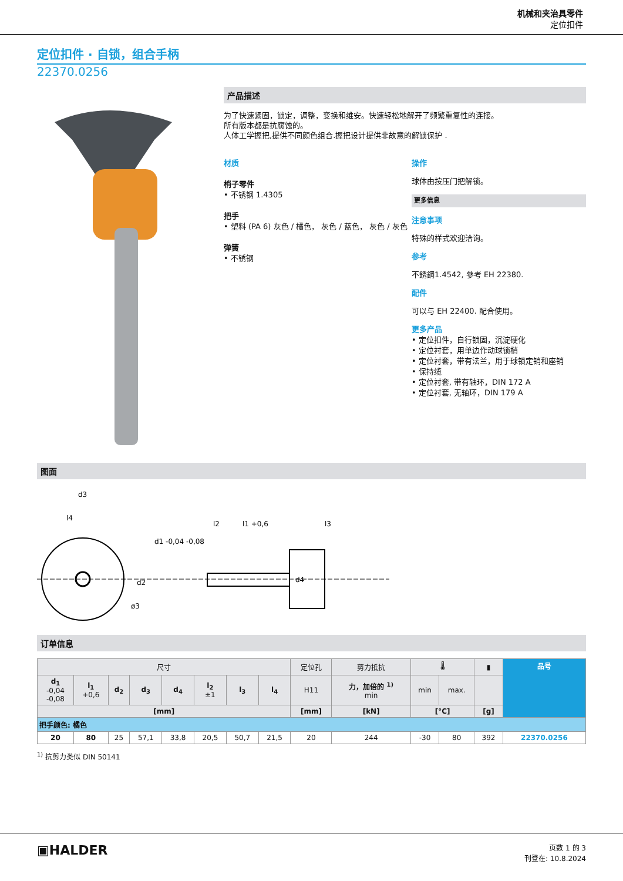机械和夹治具零件
定位扣件
定位扣件 · 自锁，组合手柄
22370.0256
产品描述
为了快速紧固，锁定，调整，变换和维安。快速轻松地解开了频繁重复性的连接。
所有版本都是抗腐蚀的。
人体工学握把,提供不同颜色组合.握把设计提供非故意的解锁保护 .
材质
梢子零件
• 不锈钢 1.4305
把手
• 塑料 (PA 6) 灰色 / 橘色， 灰色 / 蓝色， 灰色 / 灰色
弹簧
• 不锈钢
操作
球体由按压门把解锁。
更多信息
注意事项
特殊的样式欢迎洽询。
参考
不銹鋼1.4542, 參考 EH 22380.
配件
可以与 EH 22400. 配合使用。
更多产品
• 定位扣件，自行锁固，沉淀硬化
• 定位衬套，用单边作动球锁梢
• 定位衬套，带有法兰，用于球锁定销和座销
• 保持缆
• 定位衬套, 带有轴环，DIN 172 A
• 定位衬套, 无轴环，DIN 179 A
图面
d3
l4
l2
l1 +0,6
l3
d2
d1 -0,04 -0,08
d4
ø3
订单信息
| 尺寸 | | | | | | | | 定位孔 | 剪力抵抗 | 🌡 | | ▮ | 品号 |
| --- | --- | --- | --- | --- | --- | --- | --- | --- | --- | --- | --- | --- | --- |
| d<sub>1</sub> -0,04 -0,08 | l<sub>1</sub> +0,6 | d<sub>2</sub> | d<sub>3</sub> | d<sub>4</sub> | l<sub>2</sub> ±1 | l<sub>3</sub> | l<sub>4</sub> | H11 | 力，加倍的 <sup>1)</sup> min | min | max. | | |
| [mm] | | | | | | | | [mm] | [kN] | [°C] | | [g] | |
| 把手颜色: 橘色 | | | | | | | | | | | | | |
| 20 | 80 | 25 | 57,1 | 33,8 | 20,5 | 50,7 | 21,5 | 20 | 244 | -30 | 80 | 392 | 22370.0256 |
<sup>1)</sup> 抗剪力类似 DIN 50141
▣HALDER
页数 1 的 3
刊登在: 10.8.2024